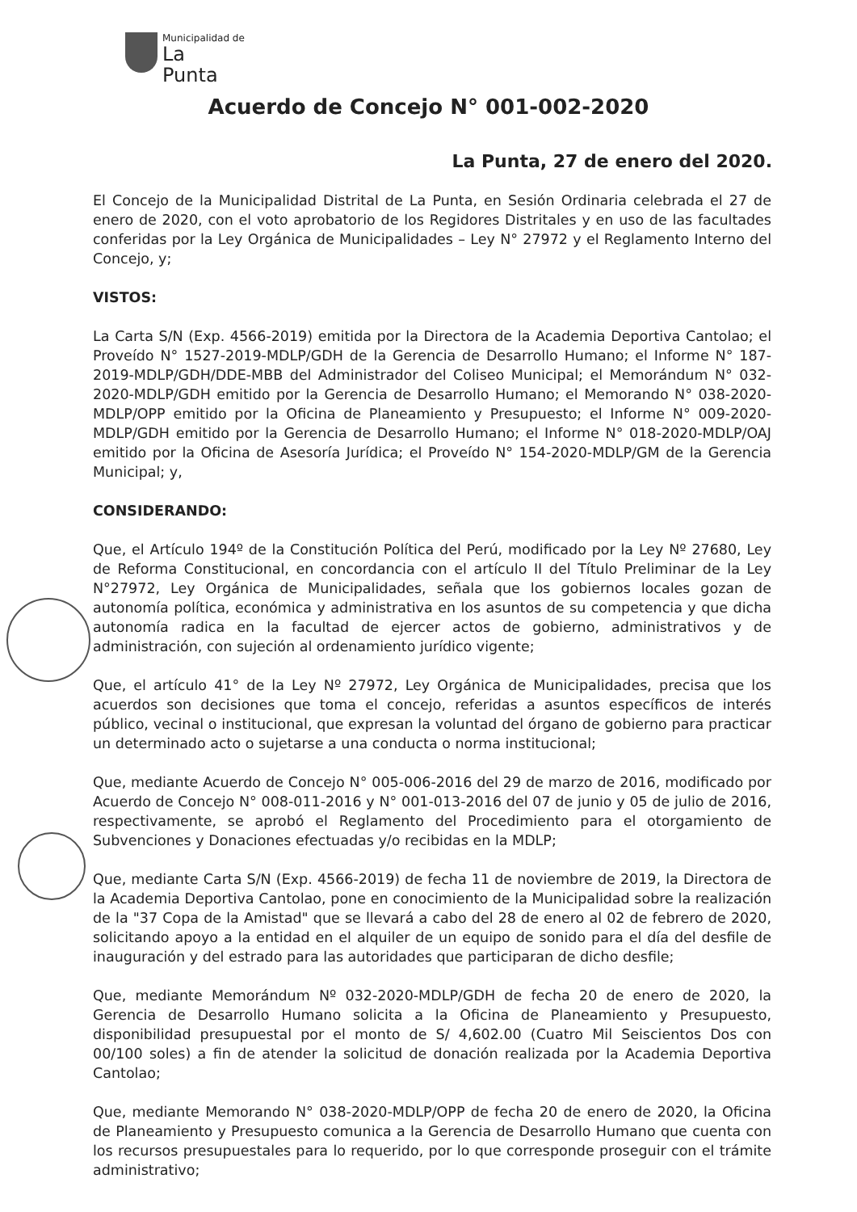Municipalidad de
La Punta
Acuerdo de Concejo N° 001-002-2020
La Punta, 27 de enero del 2020.
El Concejo de la Municipalidad Distrital de La Punta, en Sesión Ordinaria celebrada el 27 de enero de 2020, con el voto aprobatorio de los Regidores Distritales y en uso de las facultades conferidas por la Ley Orgánica de Municipalidades – Ley N° 27972 y el Reglamento Interno del Concejo, y;
VISTOS:
La Carta S/N (Exp. 4566-2019) emitida por la Directora de la Academia Deportiva Cantolao; el Proveído N° 1527-2019-MDLP/GDH de la Gerencia de Desarrollo Humano; el Informe N° 187-2019-MDLP/GDH/DDE-MBB del Administrador del Coliseo Municipal; el Memorándum N° 032-2020-MDLP/GDH emitido por la Gerencia de Desarrollo Humano; el Memorando N° 038-2020-MDLP/OPP emitido por la Oficina de Planeamiento y Presupuesto; el Informe N° 009-2020-MDLP/GDH emitido por la Gerencia de Desarrollo Humano; el Informe N° 018-2020-MDLP/OAJ emitido por la Oficina de Asesoría Jurídica; el Proveído N° 154-2020-MDLP/GM de la Gerencia Municipal; y,
CONSIDERANDO:
Que, el Artículo 194º de la Constitución Política del Perú, modificado por la Ley Nº 27680, Ley de Reforma Constitucional, en concordancia con el artículo II del Título Preliminar de la Ley N°27972, Ley Orgánica de Municipalidades, señala que los gobiernos locales gozan de autonomía política, económica y administrativa en los asuntos de su competencia y que dicha autonomía radica en la facultad de ejercer actos de gobierno, administrativos y de administración, con sujeción al ordenamiento jurídico vigente;
Que, el artículo 41° de la Ley Nº 27972, Ley Orgánica de Municipalidades, precisa que los acuerdos son decisiones que toma el concejo, referidas a asuntos específicos de interés público, vecinal o institucional, que expresan la voluntad del órgano de gobierno para practicar un determinado acto o sujetarse a una conducta o norma institucional;
Que, mediante Acuerdo de Concejo N° 005-006-2016 del 29 de marzo de 2016, modificado por Acuerdo de Concejo N° 008-011-2016 y N° 001-013-2016 del 07 de junio y 05 de julio de 2016, respectivamente, se aprobó el Reglamento del Procedimiento para el otorgamiento de Subvenciones y Donaciones efectuadas y/o recibidas en la MDLP;
Que, mediante Carta S/N (Exp. 4566-2019) de fecha 11 de noviembre de 2019, la Directora de la Academia Deportiva Cantolao, pone en conocimiento de la Municipalidad sobre la realización de la "37 Copa de la Amistad" que se llevará a cabo del 28 de enero al 02 de febrero de 2020, solicitando apoyo a la entidad en el alquiler de un equipo de sonido para el día del desfile de inauguración y del estrado para las autoridades que participaran de dicho desfile;
Que, mediante Memorándum Nº 032-2020-MDLP/GDH de fecha 20 de enero de 2020, la Gerencia de Desarrollo Humano solicita a la Oficina de Planeamiento y Presupuesto, disponibilidad presupuestal por el monto de S/ 4,602.00 (Cuatro Mil Seiscientos Dos con 00/100 soles) a fin de atender la solicitud de donación realizada por la Academia Deportiva Cantolao;
Que, mediante Memorando N° 038-2020-MDLP/OPP de fecha 20 de enero de 2020, la Oficina de Planeamiento y Presupuesto comunica a la Gerencia de Desarrollo Humano que cuenta con los recursos presupuestales para lo requerido, por lo que corresponde proseguir con el trámite administrativo;